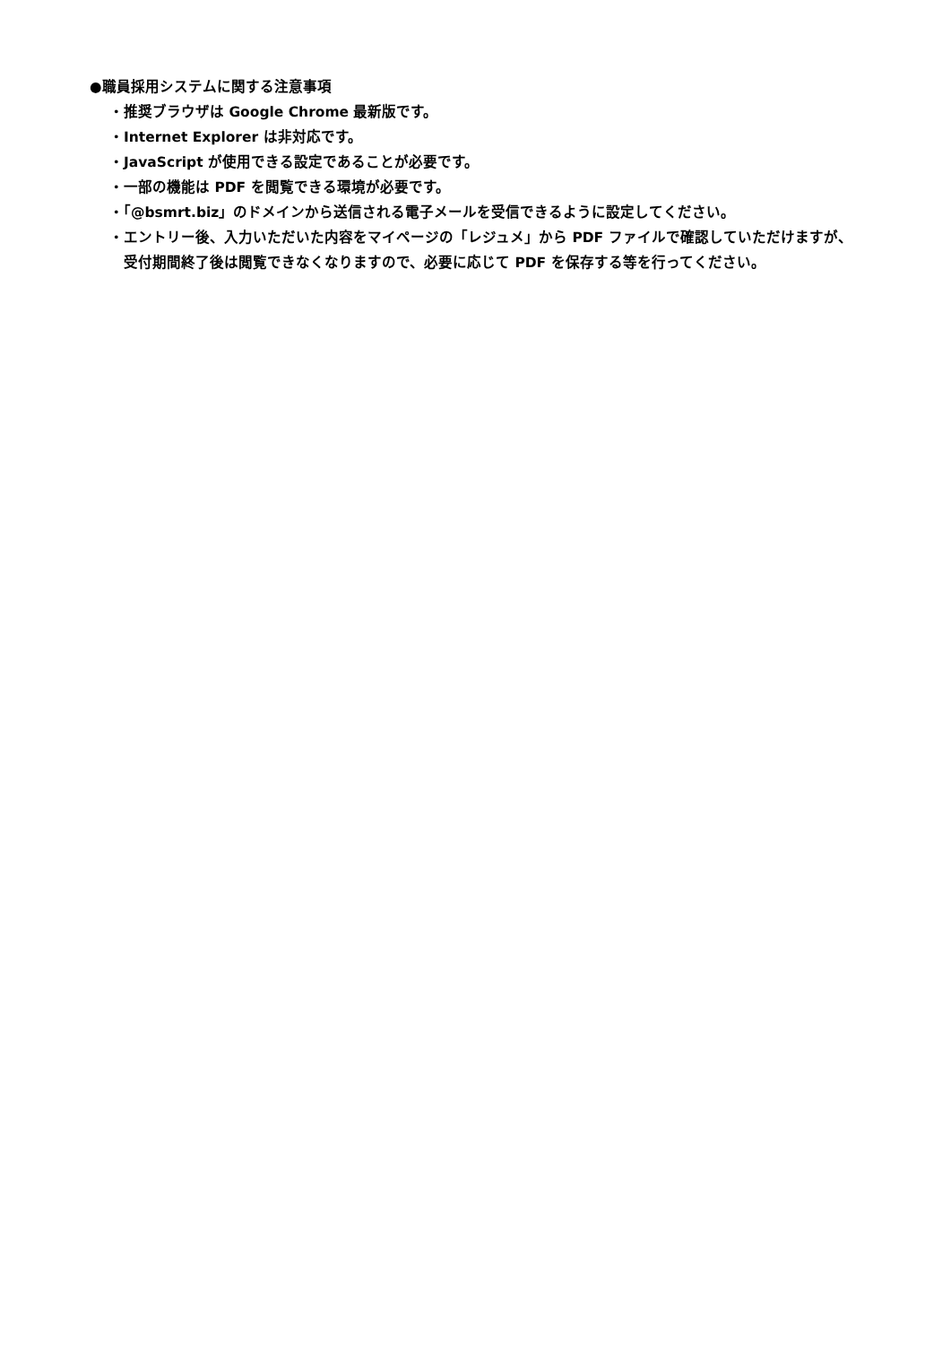●職員採用システムに関する注意事項
・推奨ブラウザは Google Chrome 最新版です。
・Internet Explorer は非対応です。
・JavaScript が使用できる設定であることが必要です。
・一部の機能は PDF を閲覧できる環境が必要です。
・「@bsmrt.biz」のドメインから送信される電子メールを受信できるように設定してください。
・エントリー後、入力いただいた内容をマイページの「レジュメ」から PDF ファイルで確認していただけますが、受付期間終了後は閲覧できなくなりますので、必要に応じて PDF を保存する等を行ってください。